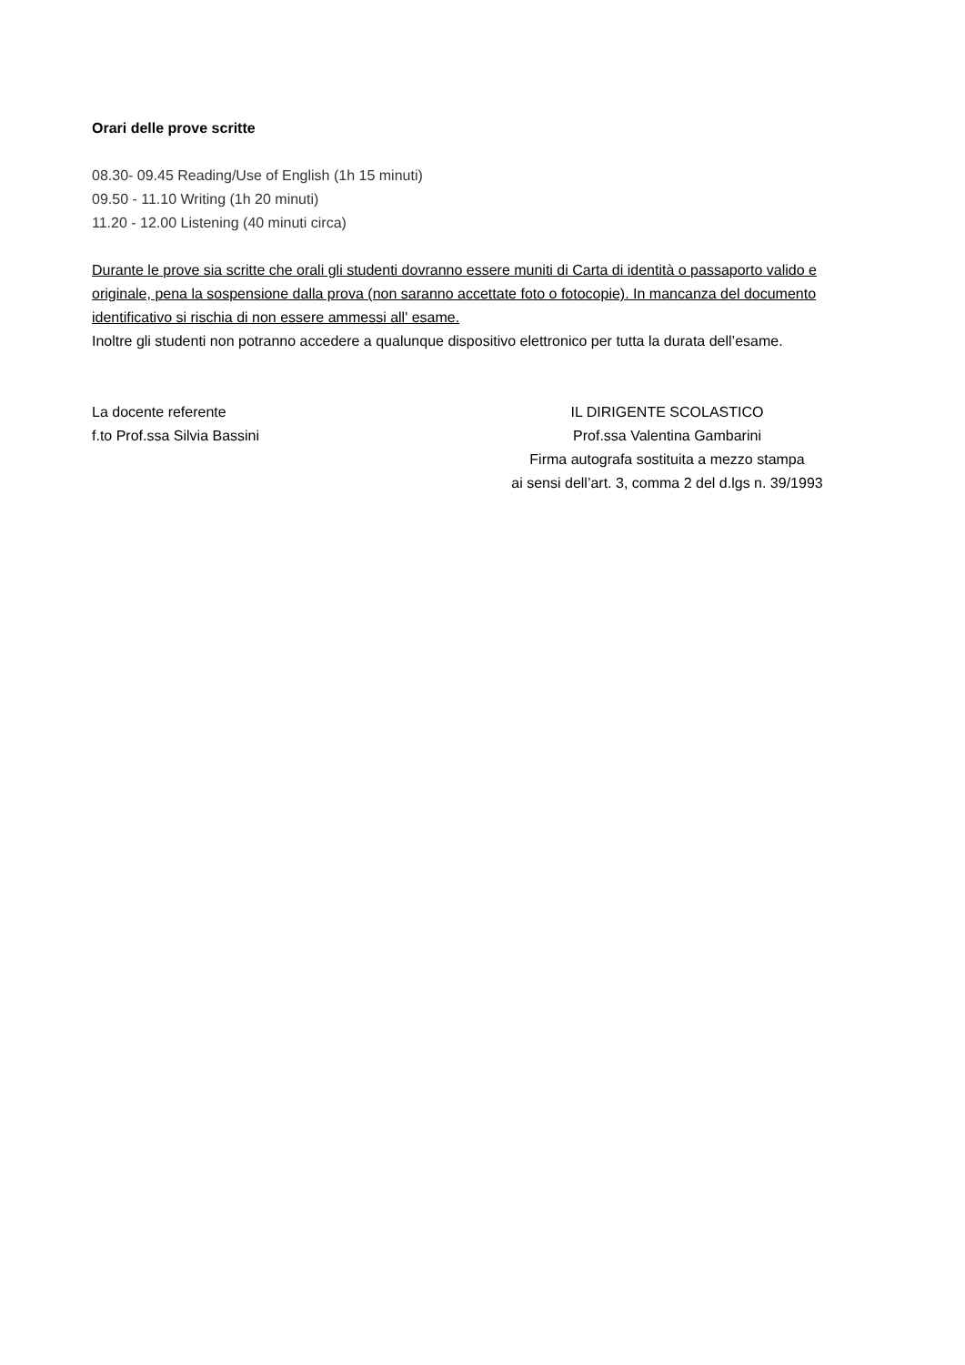Orari delle prove scritte
08.30- 09.45 Reading/Use of English (1h 15 minuti)
09.50 - 11.10 Writing (1h 20 minuti)
11.20 - 12.00 Listening (40 minuti circa)
Durante le prove sia scritte che orali gli studenti dovranno essere muniti di Carta di identità o passaporto valido e originale, pena la sospensione dalla prova (non saranno accettate foto o fotocopie). In mancanza del documento identificativo si rischia di non essere ammessi all' esame.
Inoltre gli studenti non potranno accedere a qualunque dispositivo elettronico per tutta la durata dell’esame.
La docente referente
f.to Prof.ssa Silvia Bassini
IL DIRIGENTE SCOLASTICO
Prof.ssa Valentina Gambarini
Firma autografa sostituita a mezzo stampa
ai sensi dell’art. 3, comma 2 del d.lgs n. 39/1993